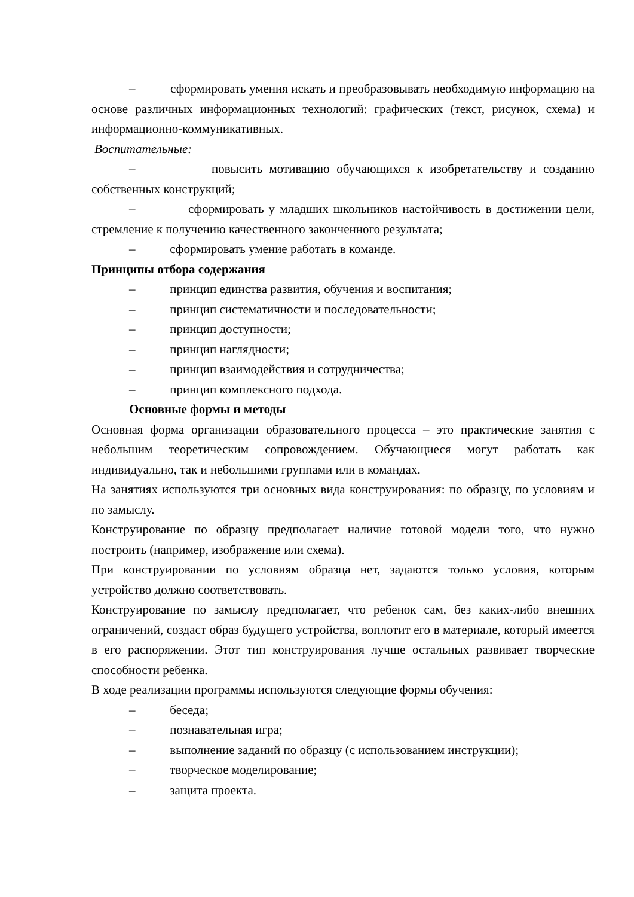– сформировать умения искать и преобразовывать необходимую информацию на основе различных информационных технологий: графических (текст, рисунок, схема) и информационно-коммуникативных.
Воспитательные:
– повысить мотивацию обучающихся к изобретательству и созданию собственных конструкций;
– сформировать у младших школьников настойчивость в достижении цели, стремление к получению качественного законченного результата;
– сформировать умение работать в команде.
Принципы отбора содержания
– принцип единства развития, обучения и воспитания;
– принцип систематичности и последовательности;
– принцип доступности;
– принцип наглядности;
– принцип взаимодействия и сотрудничества;
– принцип комплексного подхода.
Основные формы и методы
Основная форма организации образовательного процесса – это практические занятия с небольшим теоретическим сопровождением. Обучающиеся могут работать как индивидуально, так и небольшими группами или в командах.
На занятиях используются три основных вида конструирования: по образцу, по условиям и по замыслу.
Конструирование по образцу предполагает наличие готовой модели того, что нужно построить (например, изображение или схема).
При конструировании по условиям образца нет, задаются только условия, которым устройство должно соответствовать.
Конструирование по замыслу предполагает, что ребенок сам, без каких-либо внешних ограничений, создаст образ будущего устройства, воплотит его в материале, который имеется в его распоряжении. Этот тип конструирования лучше остальных развивает творческие способности ребенка.
В ходе реализации программы используются следующие формы обучения:
– беседа;
– познавательная игра;
– выполнение заданий по образцу (с использованием инструкции);
– творческое моделирование;
– защита проекта.